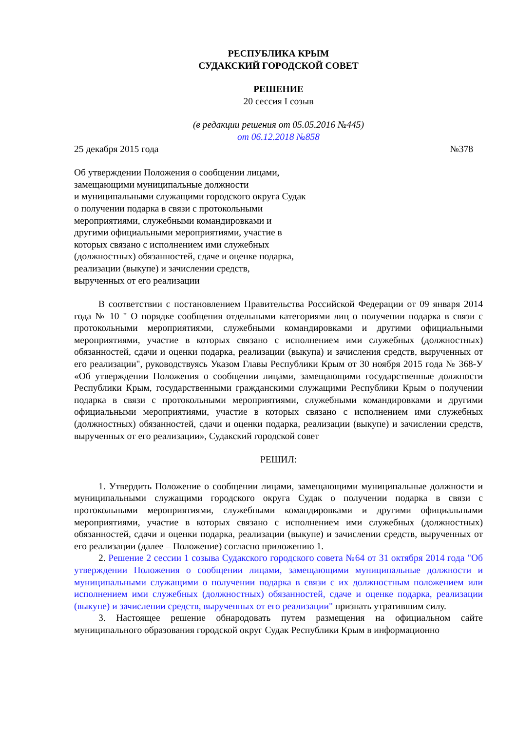РЕСПУБЛИКА КРЫМ
СУДАКСКИЙ ГОРОДСКОЙ СОВЕТ
РЕШЕНИЕ
20 сессия I созыв
(в редакции решения от 05.05.2016 №445)
от 06.12.2018 №858
25 декабря 2015 года №378
Об утверждении Положения о сообщении лицами,
замещающими муниципальные должности
и муниципальными служащими городского округа Судак
о получении подарка в связи с протокольными
мероприятиями, служебными командировками и
другими официальными мероприятиями, участие в
которых связано с исполнением ими служебных
(должностных) обязанностей, сдаче и оценке подарка,
реализации (выкупе) и зачислении средств,
вырученных от его реализации
В соответствии с постановлением Правительства Российской Федерации от 09 января 2014 года № 10 " О порядке сообщения отдельными категориями лиц о получении подарка в связи с протокольными мероприятиями, служебными командировками и другими официальными мероприятиями, участие в которых связано с исполнением ими служебных (должностных) обязанностей, сдачи и оценки подарка, реализации (выкупа) и зачисления средств, вырученных от его реализации", руководствуясь Указом Главы Республики Крым от 30 ноября 2015 года № 368-У «Об утверждении Положения о сообщении лицами, замещающими государственные должности Республики Крым, государственными гражданскими служащими Республики Крым о получении подарка в связи с протокольными мероприятиями, служебными командировками и другими официальными мероприятиями, участие в которых связано с исполнением ими служебных (должностных) обязанностей, сдачи и оценки подарка, реализации (выкупе) и зачислении средств, вырученных от его реализации», Судакский городской совет
РЕШИЛ:
1. Утвердить Положение о сообщении лицами, замещающими муниципальные должности и муниципальными служащими городского округа Судак о получении подарка в связи с протокольными мероприятиями, служебными командировками и другими официальными мероприятиями, участие в которых связано с исполнением ими служебных (должностных) обязанностей, сдачи и оценки подарка, реализации (выкупе) и зачислении средств, вырученных от его реализации (далее – Положение) согласно приложению 1.
2. Решение 2 сессии 1 созыва Судакского городского совета №64 от 31 октября 2014 года "Об утверждении Положения о сообщении лицами, замещающими муниципальные должности и муниципальными служащими о получении подарка в связи с их должностным положением или исполнением ими служебных (должностных) обязанностей, сдаче и оценке подарка, реализации (выкупе) и зачислении средств, вырученных от его реализации" признать утратившим силу.
3. Настоящее решение обнародовать путем размещения на официальном сайте муниципального образования городской округ Судак Республики Крым в информационно